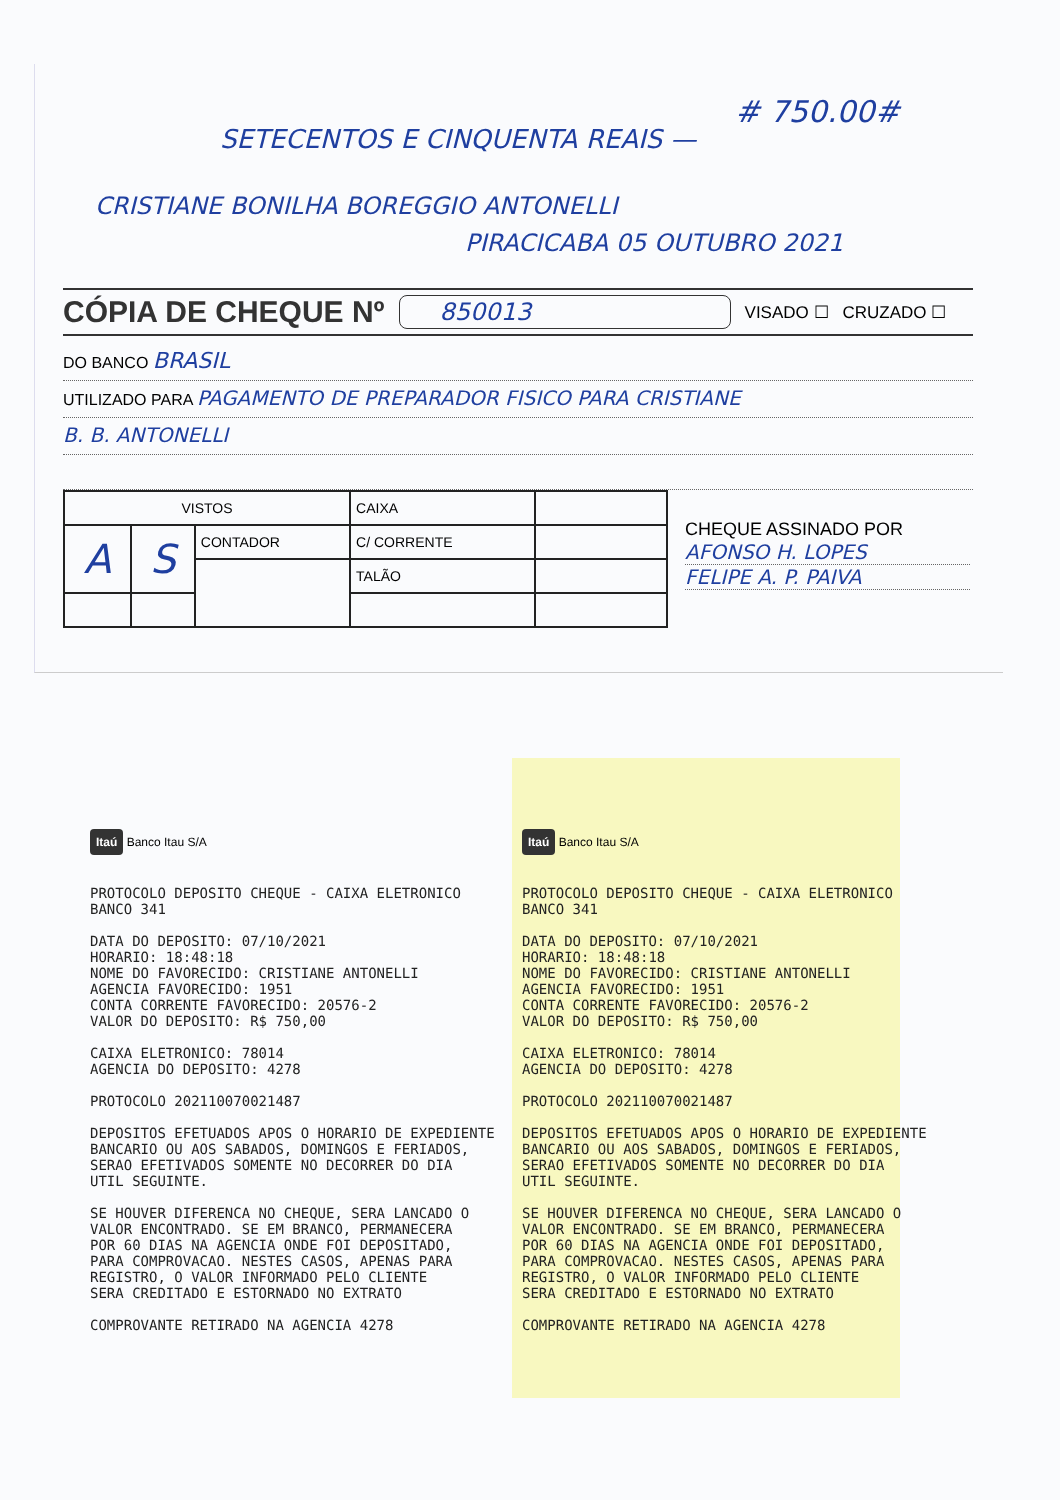# 750.00#
SETECENTOS E CINQUENTA REAIS —
CRISTIANE BONILHA BOREGGIO ANTONELLI
PIRACICABA 05 OUTUBRO 2021
CÓPIA DE CHEQUE Nº 850013 VISADO ☐ CRUZADO ☐
DO BANCO BRASIL
UTILIZADO PARA PAGAMENTO DE PREPARADOR FISICO PARA CRISTIANE
B. B. ANTONELLI
| VISTOS | | | CAIXA | |
| A | S | CONTADOR | C/ CORRENTE | |
| | | | TALÃO | |
CHEQUE ASSINADO POR
AFONSO H. LOPES
FELIPE A. P. PAIVA
Itaú Banco Itau S/A
PROTOCOLO DEPOSITO CHEQUE - CAIXA ELETRONICO BANCO 341 DATA DO DEPOSITO: 07/10/2021 HORARIO: 18:48:18 NOME DO FAVORECIDO: CRISTIANE ANTONELLI AGENCIA FAVORECIDO: 1951 CONTA CORRENTE FAVORECIDO: 20576-2 VALOR DO DEPOSITO: R$ 750,00 CAIXA ELETRONICO: 78014 AGENCIA DO DEPOSITO: 4278 PROTOCOLO 202110070021487 DEPOSITOS EFETUADOS APOS O HORARIO DE EXPEDIENTE BANCARIO OU AOS SABADOS, DOMINGOS E FERIADOS, SERAO EFETIVADOS SOMENTE NO DECORRER DO DIA UTIL SEGUINTE. SE HOUVER DIFERENCA NO CHEQUE, SERA LANCADO O VALOR ENCONTRADO. SE EM BRANCO, PERMANECERA POR 60 DIAS NA AGENCIA ONDE FOI DEPOSITADO, PARA COMPROVACAO. NESTES CASOS, APENAS PARA REGISTRO, O VALOR INFORMADO PELO CLIENTE SERA CREDITADO E ESTORNADO NO EXTRATO COMPROVANTE RETIRADO NA AGENCIA 4278
Itaú Banco Itau S/A
PROTOCOLO DEPOSITO CHEQUE - CAIXA ELETRONICO BANCO 341 DATA DO DEPOSITO: 07/10/2021 HORARIO: 18:48:18 NOME DO FAVORECIDO: CRISTIANE ANTONELLI AGENCIA FAVORECIDO: 1951 CONTA CORRENTE FAVORECIDO: 20576-2 VALOR DO DEPOSITO: R$ 750,00 CAIXA ELETRONICO: 78014 AGENCIA DO DEPOSITO: 4278 PROTOCOLO 202110070021487 DEPOSITOS EFETUADOS APOS O HORARIO DE EXPEDIENTE BANCARIO OU AOS SABADOS, DOMINGOS E FERIADOS, SERAO EFETIVADOS SOMENTE NO DECORRER DO DIA UTIL SEGUINTE. SE HOUVER DIFERENCA NO CHEQUE, SERA LANCADO O VALOR ENCONTRADO. SE EM BRANCO, PERMANECERA POR 60 DIAS NA AGENCIA ONDE FOI DEPOSITADO, PARA COMPROVACAO. NESTES CASOS, APENAS PARA REGISTRO, O VALOR INFORMADO PELO CLIENTE SERA CREDITADO E ESTORNADO NO EXTRATO COMPROVANTE RETIRADO NA AGENCIA 4278